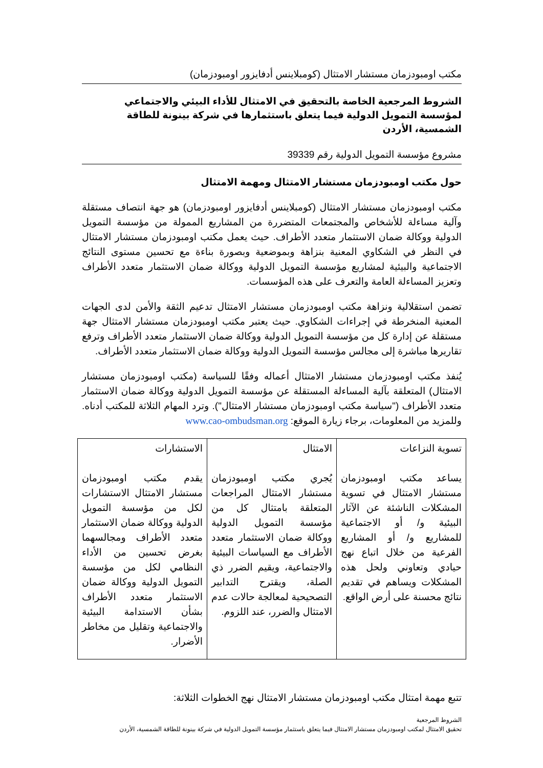مكتب اومبودزمان مستشار الامتثال (كومبلاينس أدفايزور اومبودزمان)
الشروط المرجعية الخاصة بالتحقيق في الامتثال للأداء البيئي والاجتماعي لمؤسسة التمويل الدولية فيما يتعلق باستثمارها في شركة بينونة للطاقة الشمسية، الأردن
مشروع مؤسسة التمويل الدولية رقم 39339
حول مكتب اومبودزمان مستشار الامتثال ومهمة الامتثال
مكتب اومبودزمان مستشار الامتثال (كومبلاينس أدفايزور اومبودزمان) هو جهة انتصاف مستقلة وآلية مساءلة للأشخاص والمجتمعات المتضررة من المشاريع الممولة من مؤسسة التمويل الدولية ووكالة ضمان الاستثمار متعدد الأطراف. حيث يعمل مكتب اومبودزمان مستشار الامتثال في النظر في الشكاوي المعنية بنزاهة وبموضعية وبصورة بناءة مع تحسين مستوى النتائج الاجتماعية والبيئية لمشاريع مؤسسة التمويل الدولية ووكالة ضمان الاستثمار متعدد الأطراف وتعزيز المساءلة العامة والتعرف على هذه المؤسسات.
تضمن استقلالية ونزاهة مكتب اومبودزمان مستشار الامتثال تدعيم الثقة والأمن لدى الجهات المعنية المنخرطة في إجراءات الشكاوي. حيث يعتبر مكتب اومبودزمان مستشار الامتثال جهة مستقلة عن إدارة كل من مؤسسة التمويل الدولية ووكالة ضمان الاستثمار متعدد الأطراف وترفع تقاريرها مباشرة إلى مجالس مؤسسة التمويل الدولية ووكالة ضمان الاستثمار متعدد الأطراف.
يُنفذ مكتب اومبودزمان مستشار الامتثال أعماله وفقًا للسياسة (مكتب اومبودزمان مستشار الامتثال) المتعلقة بآلية المساءلة المستقلة عن مؤسسة التمويل الدولية ووكالة ضمان الاستثمار متعدد الأطراف ("سياسة مكتب اومبودزمان مستشار الامتثال"). وترد المهام الثلاثة للمكتب أدناه. وللمزيد من المعلومات، برجاء زيارة الموقع: www.cao-ombudsman.org
| تسوية النزاعات يساعد مكتب اومبودزمان مستشار الامتثال في تسوية المشكلات الناشئة عن الآثار البيئية و/ أو الاجتماعية للمشاريع و/ أو المشاريع الفرعية من خلال اتباع نهج حيادي وتعاوني ولحل هذه المشكلات ويساهم في تقديم نتائج محسنة على أرض الواقع. | الامتثال يُجري مكتب اومبودزمان مستشار الامتثال المراجعات المتعلقة بامتثال كل من مؤسسة التمويل الدولية ووكالة ضمان الاستثمار متعدد الأطراف مع السياسات البيئية والاجتماعية، ويقيم الضرر ذي الصلة، ويقترح التدابير التصحيحية لمعالجة حالات عدم الامتثال والضرر، عند اللزوم. | الاستشارات يقدم مكتب اومبودزمان مستشار الامتثال الاستشارات لكل من مؤسسة التمويل الدولية ووكالة ضمان الاستثمار متعدد الأطراف ومجالسهما بغرض تحسين من الأداء النظامي لكل من مؤسسة التمويل الدولية ووكالة ضمان الاستثمار متعدد الأطراف بشأن الاستدامة البيئية والاجتماعية وتقليل من مخاطر الأضرار. |
تتبع مهمة امتثال مكتب اومبودزمان مستشار الامتثال نهج الخطوات الثلاثة:
الشروط المرجعية
تحقيق الامتثال لمكتب اومبودزمان مستشار الامتثال فيما يتعلق باستثمار مؤسسة التمويل الدولية في شركة بينونة للطاقة الشمسية، الأردن